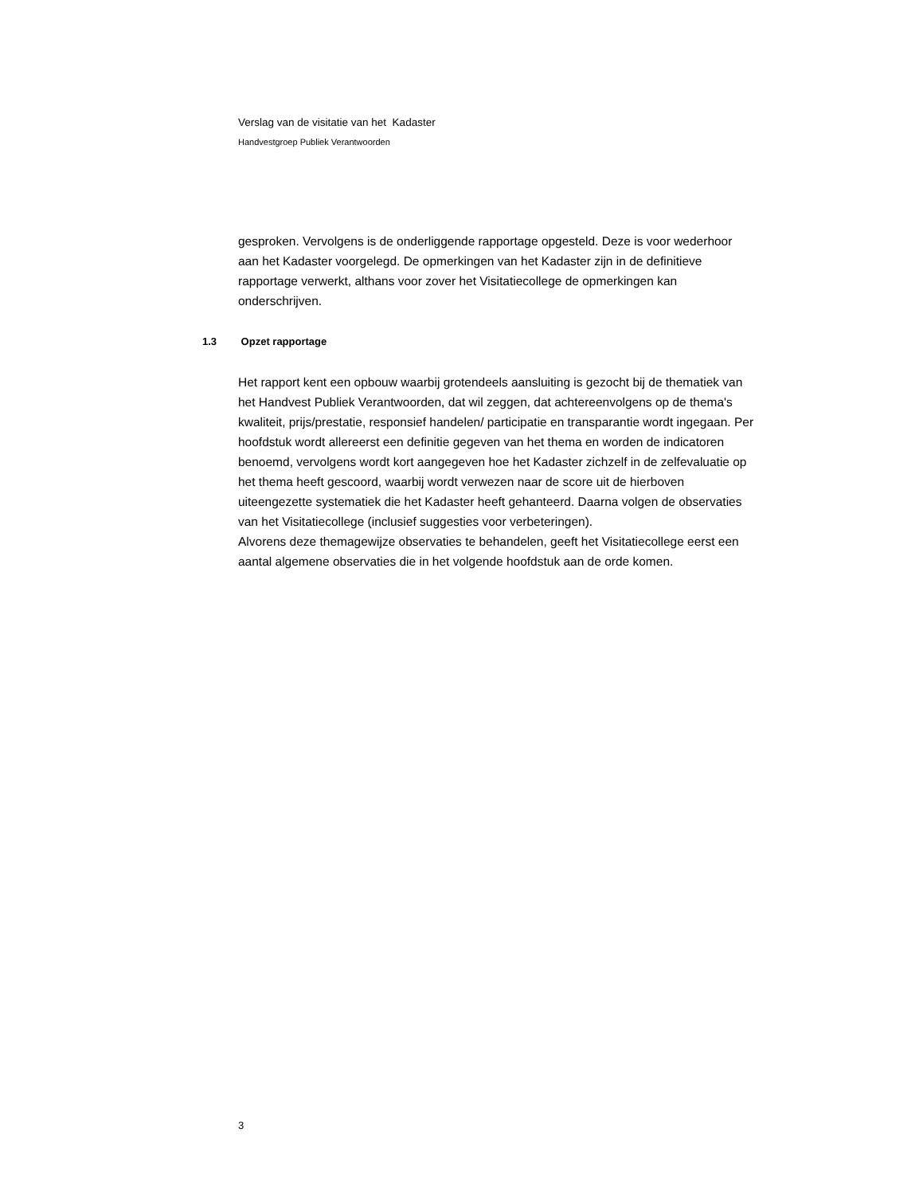Verslag van de visitatie van het Kadaster
Handvestgroep Publiek Verantwoorden
gesproken. Vervolgens is de onderliggende rapportage opgesteld. Deze is voor wederhoor aan het Kadaster voorgelegd. De opmerkingen van het Kadaster zijn in de definitieve rapportage verwerkt, althans voor zover het Visitatiecollege de opmerkingen kan onderschrijven.
1.3 Opzet rapportage
Het rapport kent een opbouw waarbij grotendeels aansluiting is gezocht bij de thematiek van het Handvest Publiek Verantwoorden, dat wil zeggen, dat achtereenvolgens op de thema's kwaliteit, prijs/prestatie, responsief handelen/ participatie en transparantie wordt ingegaan. Per hoofdstuk wordt allereerst een definitie gegeven van het thema en worden de indicatoren benoemd, vervolgens wordt kort aangegeven hoe het Kadaster zichzelf in de zelfevaluatie op het thema heeft gescoord, waarbij wordt verwezen naar de score uit de hierboven uiteengezette systematiek die het Kadaster heeft gehanteerd. Daarna volgen de observaties van het Visitatiecollege (inclusief suggesties voor verbeteringen).
Alvorens deze themagewijze observaties te behandelen, geeft het Visitatiecollege eerst een aantal algemene observaties die in het volgende hoofdstuk aan de orde komen.
3